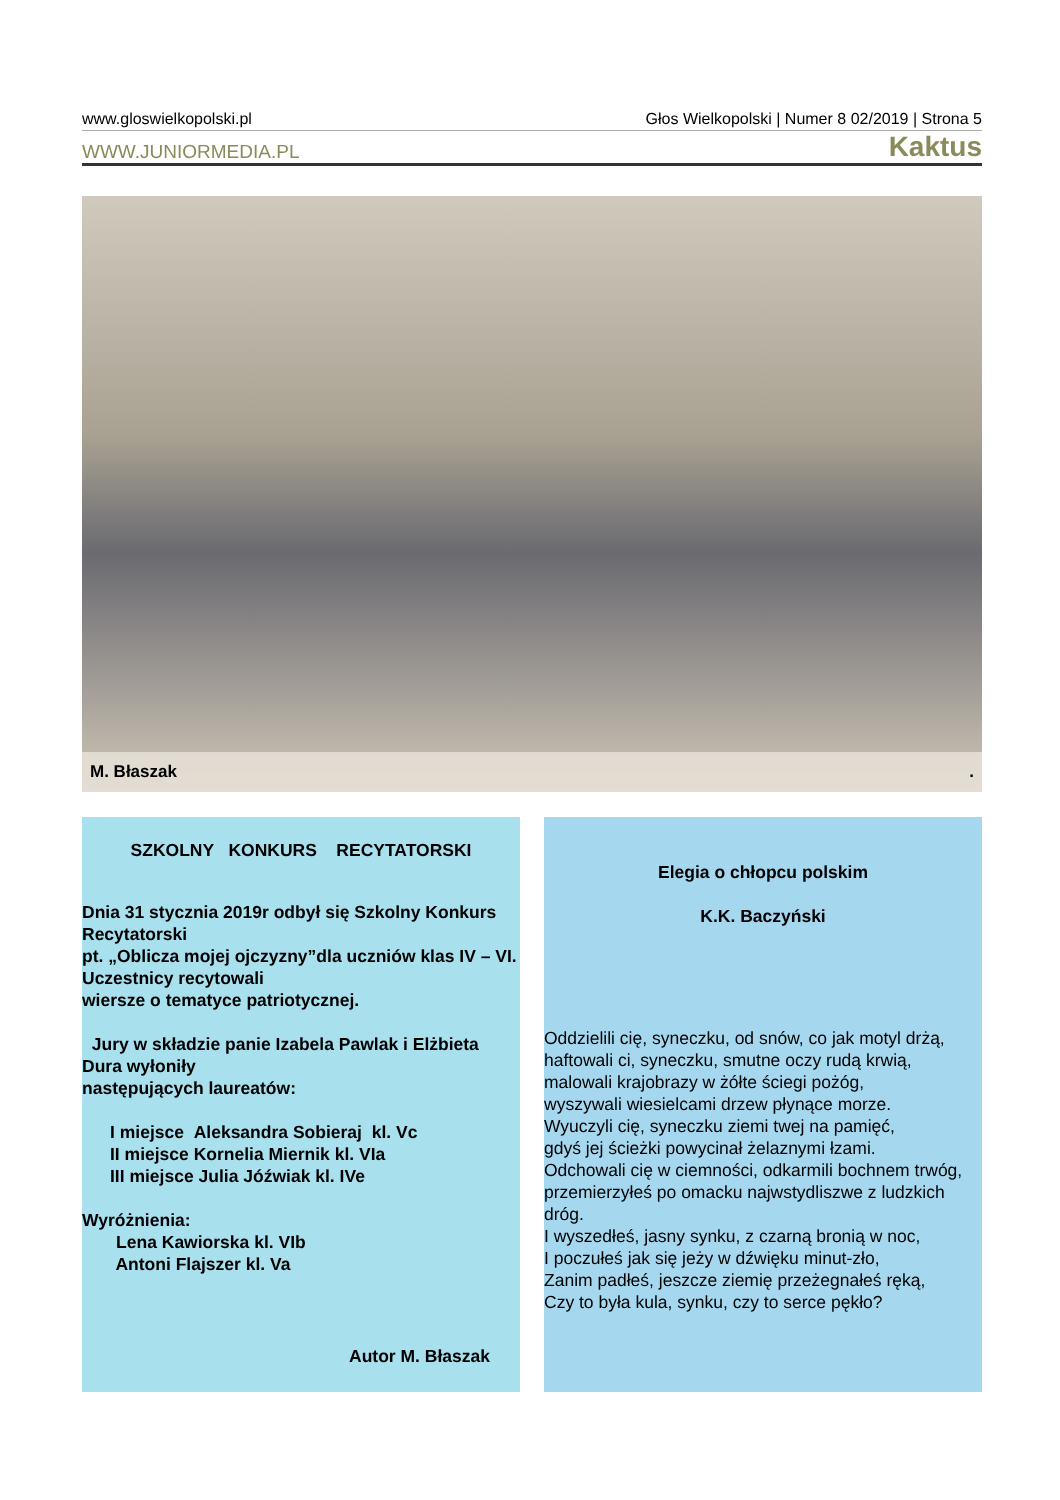www.gloswielkopolski.pl Głos Wielkopolski | Numer 8 02/2019 | Strona 5
WWW.JUNIORMEDIA.PL Kaktus
M. Błaszak.
SZKOLNY KONKURS RECYTATORSKI
Dnia 31 stycznia 2019r odbył się Szkolny Konkurs Recytatorski
pt. „Oblicza mojej ojczyzny”dla uczniów klas IV – VI. Uczestnicy recytowali
wiersze o tematyce patriotycznej.
Jury w składzie panie Izabela Pawlak i Elżbieta Dura wyłoniły
następujących laureatów:
I miejsce Aleksandra Sobieraj kl. Vc
II miejsce Kornelia Miernik kl. VIa
III miejsce Julia Jóźwiak kl. IVe
Wyróżnienia:
Lena Kawiorska kl. VIb
Antoni Flajszer kl. Va
Autor M. Błaszak
Elegia o chłopcu polskim
K.K. Baczyński
Oddzielili cię, syneczku, od snów, co jak motyl drżą,
haftowali ci, syneczku, smutne oczy rudą krwią,
malowali krajobrazy w żółte ściegi pożóg,
wyszywali wiesielcami drzew płynące morze.
Wyuczyli cię, syneczku ziemi twej na pamięć,
gdyś jej ścieżki powycinał żelaznymi łzami.
Odchowali cię w ciemności, odkarmili bochnem trwóg,
przemierzyłeś po omacku najwstydliszwe z ludzkich dróg.
I wyszedłeś, jasny synku, z czarną bronią w noc,
I poczułeś jak się jeży w dźwięku minut-zło,
Zanim padłeś, jeszcze ziemię przeżegnałeś ręką,
Czy to była kula, synku, czy to serce pękło?